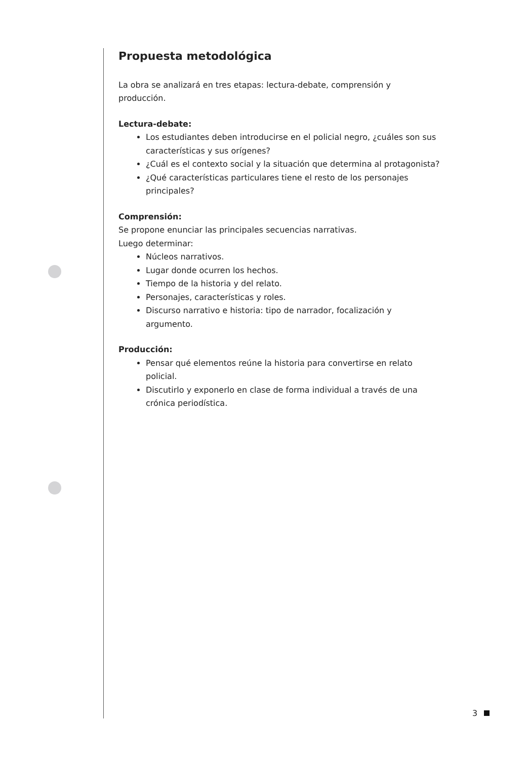Propuesta metodológica
La obra se analizará en tres etapas: lectura-debate, comprensión y producción.
Lectura-debate:
Los estudiantes deben introducirse en el policial negro, ¿cuáles son sus características y sus orígenes?
¿Cuál es el contexto social y la situación que determina al protagonista?
¿Qué características particulares tiene el resto de los personajes principales?
Comprensión:
Se propone enunciar las principales secuencias narrativas.
Luego determinar:
Núcleos narrativos.
Lugar donde ocurren los hechos.
Tiempo de la historia y del relato.
Personajes, características y roles.
Discurso narrativo e historia: tipo de narrador, focalización y argumento.
Producción:
Pensar qué elementos reúne la historia para convertirse en relato policial.
Discutirlo y exponerlo en clase de forma individual a través de una crónica periodística.
3